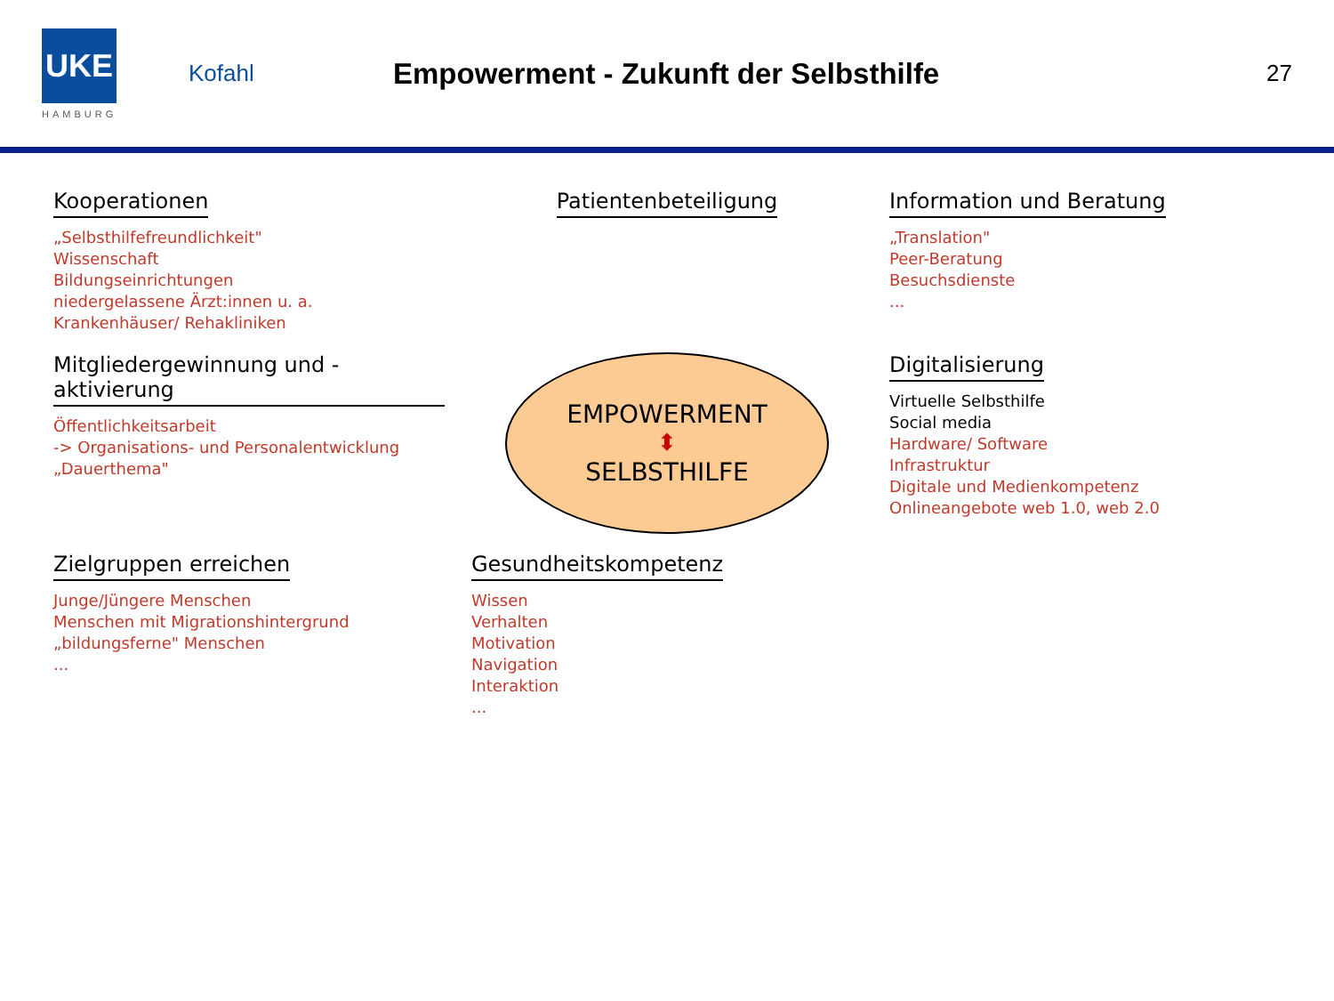UKE
HAMBURG
Kofahl
Empowerment - Zukunft der Selbsthilfe
27
Kooperationen
„Selbsthilfefreundlichkeit"
Wissenschaft
Bildungseinrichtungen
niedergelassene Ärzt:innen u. a.
Krankenhäuser/ Rehakliniken
Patientenbeteiligung
Information und Beratung
„Translation"
Peer-Beratung
Besuchsdienste
...
Mitgliedergewinnung und -aktivierung
Öffentlichkeitsarbeit
-> Organisations- und Personalentwicklung
„Dauerthema"
EMPOWERMENT
⬍
SELBSTHILFE
Digitalisierung
Virtuelle Selbsthilfe
Social media
Hardware/ Software
Infrastruktur
Digitale und Medienkompetenz
Onlineangebote web 1.0, web 2.0
Zielgruppen erreichen
Junge/Jüngere Menschen
Menschen mit Migrationshintergrund
„bildungsferne" Menschen
...
Gesundheitskompetenz
Wissen
Verhalten
Motivation
Navigation
Interaktion
...